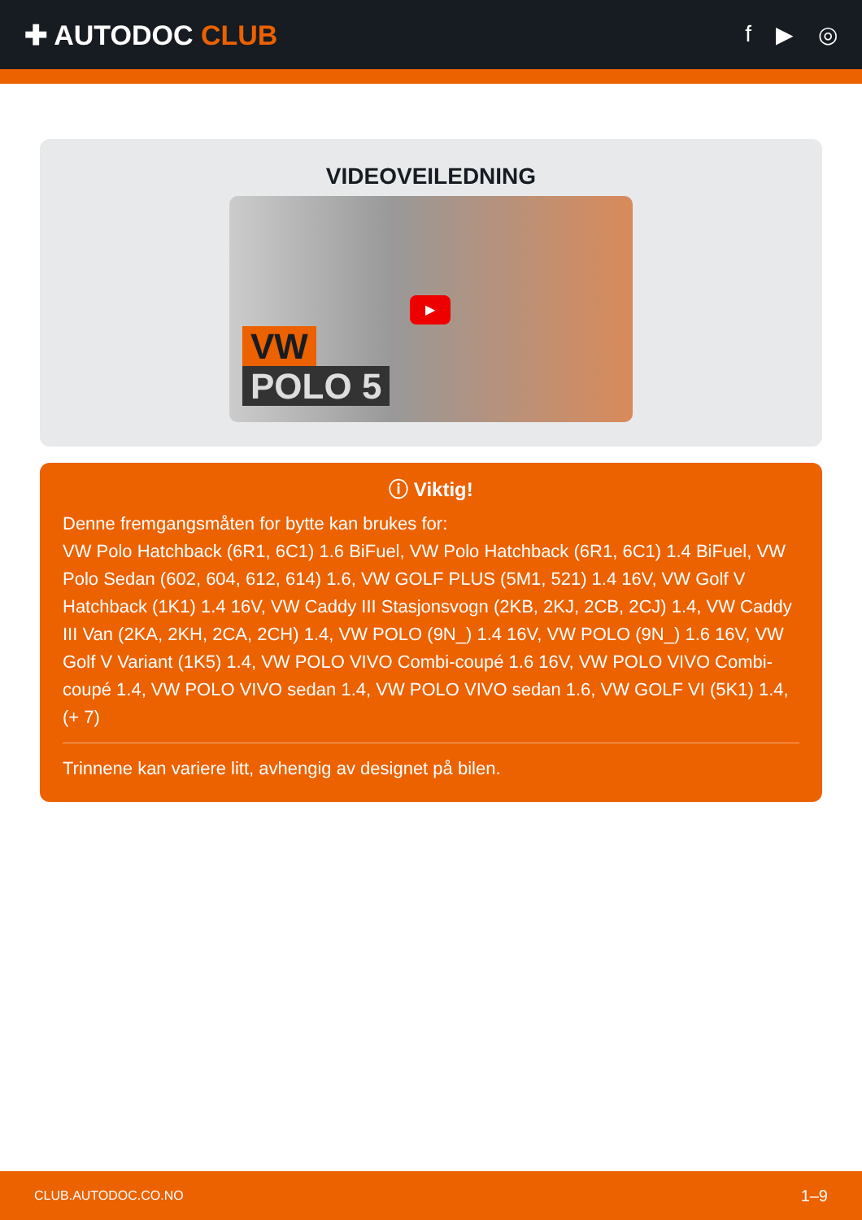✚ AUTODOC CLUB
f ▶ ◎
VIDEOVEILEDNING
VW
POLO 5
▶
ⓘ Viktig!
Denne fremgangsmåten for bytte kan brukes for:
VW Polo Hatchback (6R1, 6C1) 1.6 BiFuel, VW Polo Hatchback (6R1, 6C1) 1.4 BiFuel, VW Polo Sedan (602, 604, 612, 614) 1.6, VW GOLF PLUS (5M1, 521) 1.4 16V, VW Golf V Hatchback (1K1) 1.4 16V, VW Caddy III Stasjonsvogn (2KB, 2KJ, 2CB, 2CJ) 1.4, VW Caddy III Van (2KA, 2KH, 2CA, 2CH) 1.4, VW POLO (9N_) 1.4 16V, VW POLO (9N_) 1.6 16V, VW Golf V Variant (1K5) 1.4, VW POLO VIVO Combi-coupé 1.6 16V, VW POLO VIVO Combi-coupé 1.4, VW POLO VIVO sedan 1.4, VW POLO VIVO sedan 1.6, VW GOLF VI (5K1) 1.4, (+ 7)
Trinnene kan variere litt, avhengig av designet på bilen.
CLUB.AUTODOC.CO.NO 1–9